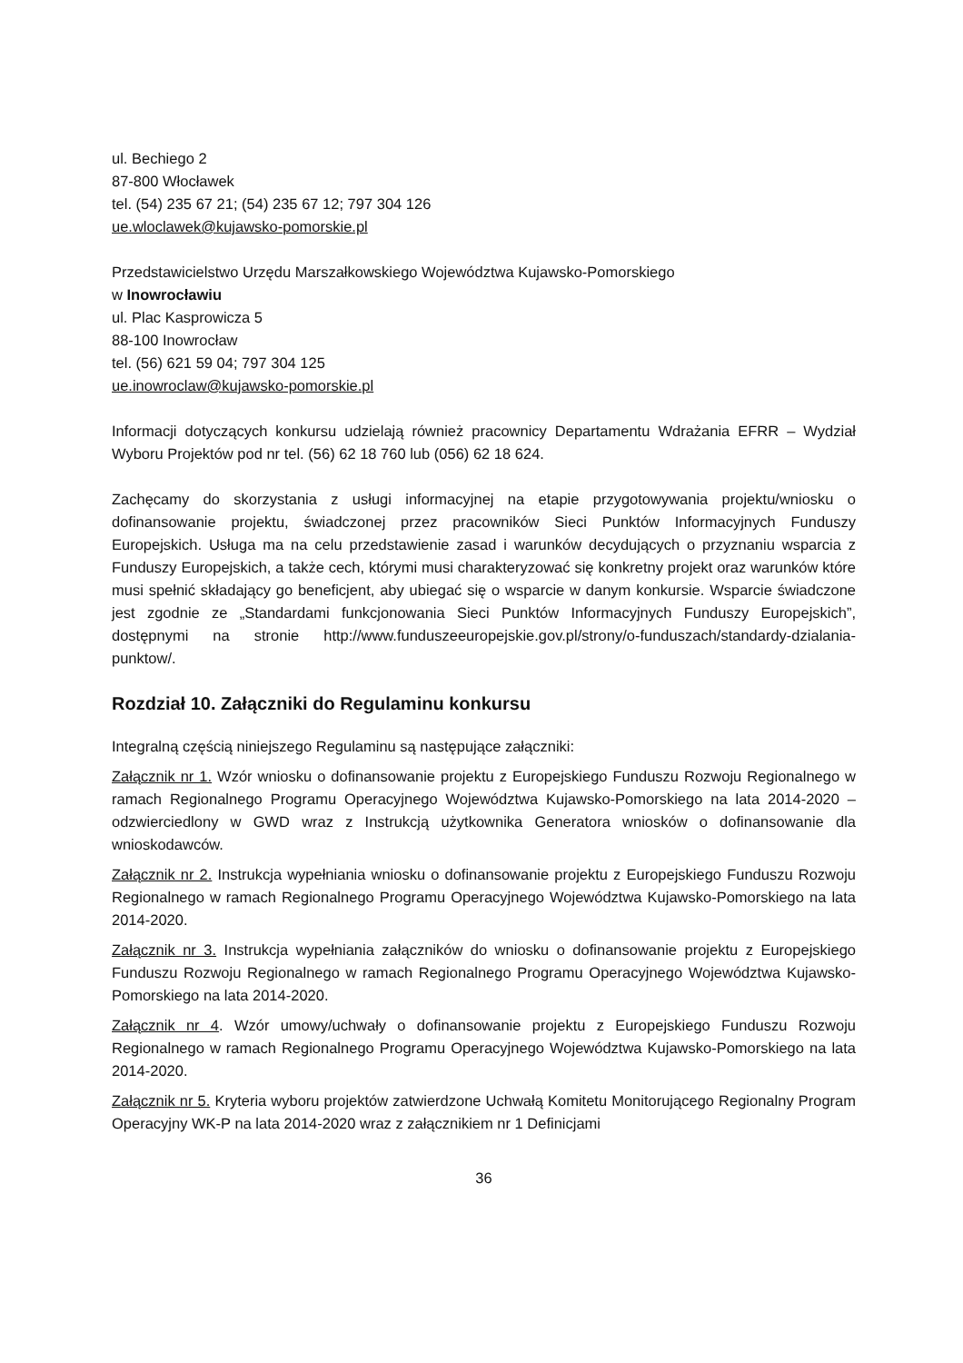ul. Bechiego 2
87-800 Włocławek
tel. (54) 235 67 21; (54) 235 67 12; 797 304 126
ue.wloclawek@kujawsko-pomorskie.pl
Przedstawicielstwo Urzędu Marszałkowskiego Województwa Kujawsko-Pomorskiego
w Inowrocławiu
ul. Plac Kasprowicza 5
88-100 Inowrocław
tel. (56) 621 59 04; 797 304 125
ue.inowroclaw@kujawsko-pomorskie.pl
Informacji dotyczących konkursu udzielają również pracownicy Departamentu Wdrażania EFRR – Wydział Wyboru Projektów pod nr tel. (56) 62 18 760 lub (056) 62 18 624.
Zachęcamy do skorzystania z usługi informacyjnej na etapie przygotowywania projektu/wniosku o dofinansowanie projektu, świadczonej przez pracowników Sieci Punktów Informacyjnych Funduszy Europejskich. Usługa ma na celu przedstawienie zasad i warunków decydujących o przyznaniu wsparcia z Funduszy Europejskich, a także cech, którymi musi charakteryzować się konkretny projekt oraz warunków które musi spełnić składający go beneficjent, aby ubiegać się o wsparcie w danym konkursie. Wsparcie świadczone jest zgodnie ze „Standardami funkcjonowania Sieci Punktów Informacyjnych Funduszy Europejskich”, dostępnymi na stronie http://www.funduszeeuropejskie.gov.pl/strony/o-funduszach/standardy-dzialania-punktow/.
Rozdział 10. Załączniki do Regulaminu konkursu
Integralną częścią niniejszego Regulaminu są następujące załączniki:
Załącznik nr 1. Wzór wniosku o dofinansowanie projektu z Europejskiego Funduszu Rozwoju Regionalnego w ramach Regionalnego Programu Operacyjnego Województwa Kujawsko-Pomorskiego na lata 2014-2020 – odzwierciedlony w GWD wraz z Instrukcją użytkownika Generatora wniosków o dofinansowanie dla wnioskodawców.
Załącznik nr 2. Instrukcja wypełniania wniosku o dofinansowanie projektu z Europejskiego Funduszu Rozwoju Regionalnego w ramach Regionalnego Programu Operacyjnego Województwa Kujawsko-Pomorskiego na lata 2014-2020.
Załącznik nr 3. Instrukcja wypełniania załączników do wniosku o dofinansowanie projektu z Europejskiego Funduszu Rozwoju Regionalnego w ramach Regionalnego Programu Operacyjnego Województwa Kujawsko-Pomorskiego na lata 2014-2020.
Załącznik nr 4. Wzór umowy/uchwały o dofinansowanie projektu z Europejskiego Funduszu Rozwoju Regionalnego w ramach Regionalnego Programu Operacyjnego Województwa Kujawsko-Pomorskiego na lata 2014-2020.
Załącznik nr 5. Kryteria wyboru projektów zatwierdzone Uchwałą Komitetu Monitorującego Regionalny Program Operacyjny WK-P na lata 2014-2020 wraz z załącznikiem nr 1 Definicjami
36